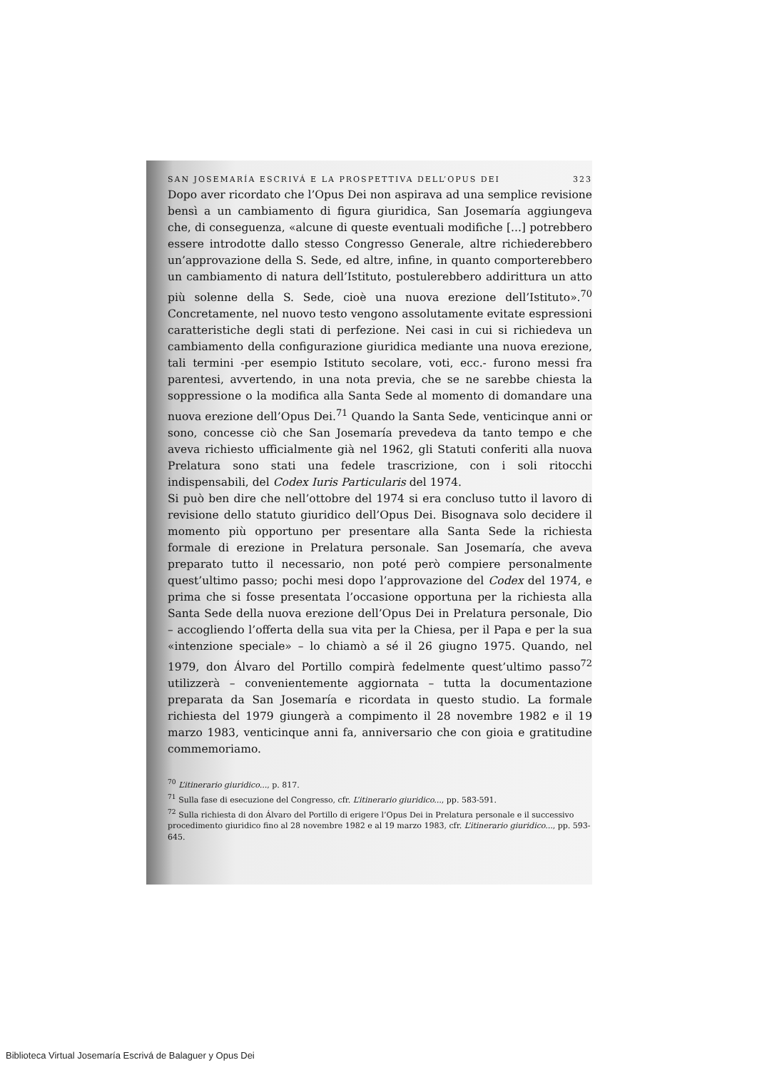SAN JOSEMARÍA ESCRIVÁ E LA PROSPETTIVA DELL’OPUS DEI 323
Dopo aver ricordato che l’Opus Dei non aspirava ad una semplice revisione bensì a un cambiamento di figura giuridica, San Josemaría aggiungeva che, di conseguenza, «alcune di queste eventuali modifiche [...] potrebbero essere introdotte dallo stesso Congresso Generale, altre richiederebbero un’approvazione della S. Sede, ed altre, infine, in quanto comporterebbero un cambiamento di natura dell’Istituto, postulerebbero addirittura un atto più solenne della S. Sede, cioè una nuova erezione dell’Istituto».<sup>70</sup> Concretamente, nel nuovo testo vengono assolutamente evitate espressioni caratteristiche degli stati di perfezione. Nei casi in cui si richiedeva un cambiamento della configurazione giuridica mediante una nuova erezione, tali termini -per esempio Istituto secolare, voti, ecc.- furono messi fra parentesi, avvertendo, in una nota previa, che se ne sarebbe chiesta la soppressione o la modifica alla Santa Sede al momento di domandare una nuova erezione dell’Opus Dei.<sup>71</sup> Quando la Santa Sede, venticinque anni or sono, concesse ciò che San Josemaría prevedeva da tanto tempo e che aveva richiesto ufficialmente già nel 1962, gli Statuti conferiti alla nuova Prelatura sono stati una fedele trascrizione, con i soli ritocchi indispensabili, del Codex Iuris Particularis del 1974.
Si può ben dire che nell’ottobre del 1974 si era concluso tutto il lavoro di revisione dello statuto giuridico dell’Opus Dei. Bisognava solo decidere il momento più opportuno per presentare alla Santa Sede la richiesta formale di erezione in Prelatura personale. San Josemaría, che aveva preparato tutto il necessario, non poté però compiere personalmente quest’ultimo passo; pochi mesi dopo l’approvazione del Codex del 1974, e prima che si fosse presentata l’occasione opportuna per la richiesta alla Santa Sede della nuova erezione dell’Opus Dei in Prelatura personale, Dio – accogliendo l’offerta della sua vita per la Chiesa, per il Papa e per la sua «intenzione speciale» – lo chiamò a sé il 26 giugno 1975. Quando, nel 1979, don Álvaro del Portillo compirà fedelmente quest’ultimo passo<sup>72</sup> utilizzerà – convenientemente aggiornata – tutta la documentazione preparata da San Josemaría e ricordata in questo studio. La formale richiesta del 1979 giungerà a compimento il 28 novembre 1982 e il 19 marzo 1983, venticinque anni fa, anniversario che con gioia e gratitudine commemoriamo.
<sup>70</sup> L’itinerario giuridico..., p. 817.
<sup>71</sup> Sulla fase di esecuzione del Congresso, cfr. L’itinerario giuridico..., pp. 583-591.
<sup>72</sup> Sulla richiesta di don Álvaro del Portillo di erigere l’Opus Dei in Prelatura personale e il successivo procedimento giuridico fino al 28 novembre 1982 e al 19 marzo 1983, cfr. L’itinerario giuridico..., pp. 593-645.
Biblioteca Virtual Josemaría Escrivá de Balaguer y Opus Dei